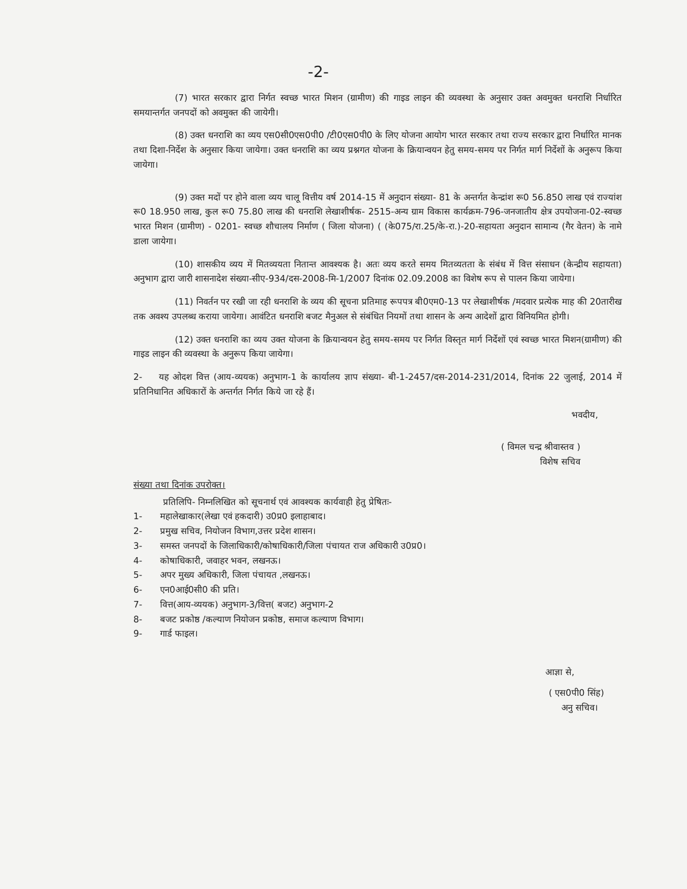-2-
(7) भारत सरकार द्वारा निर्गत स्वच्छ भारत मिशन (ग्रामीण) की गाइड लाइन की व्यवस्था के अनुसार उक्त अवमुक्त धनराशि निर्धारित समयान्तर्गत जनपदों को अवमुक्त की जायेगी।
(8) उक्त धनराशि का व्यय एस0सी0एस0पी0 /टी0एस0पी0 के लिए योजना आयोग भारत सरकार तथा राज्य सरकार द्वारा निर्धारित मानक तथा दिशा-निर्देश के अनुसार किया जायेगा। उक्त धनराशि का व्यय प्रश्नगत योजना के क्रियान्वयन हेतु समय-समय पर निर्गत मार्ग निर्देशों के अनुरूप किया जायेगा।
(9) उक्त मदों पर होने वाला व्यय चालू वित्तीय वर्ष 2014-15 में अनुदान संख्या- 81 के अन्तर्गत केन्द्रांश रू0 56.850 लाख एवं राज्यांश रू0 18.950 लाख, कुल रू0 75.80 लाख की धनराशि लेखाशीर्षक- 2515-अन्य ग्राम विकास कार्यक्रम-796-जनजातीय क्षेत्र उपयोजना-02-स्वच्छ भारत मिशन (ग्रामीण) - 0201- स्वच्छ शौचालय निर्माण ( जिला योजना) ( (के075/रा.25/के-रा.)-20-सहायता अनुदान सामान्य (गैर वेतन) के नामे डाला जायेगा।
(10) शासकीय व्यय में मितव्ययता नितान्त आवश्यक है। अतः व्यय करते समय मितव्यतता के संबंध में वित्त संसाधन (केन्द्रीय सहायता) अनुभाग द्वारा जारी शासनादेश संख्या-सीए-934/दस-2008-मि-1/2007 दिनांक 02.09.2008 का विशेष रूप से पालन किया जायेगा।
(11) निवर्तन पर रखी जा रही धनराशि के व्यय की सूचना प्रतिमाह रूपपत्र बी0एम0-13 पर लेखाशीर्षक /मदवार प्रत्येक माह की 20तारीख तक अवश्य उपलब्ध कराया जायेगा। आवंटित धनराशि बजट मैनुअल से संबंधित नियमों तथा शासन के अन्य आदेशों द्वारा विनियमित होगी।
(12) उक्त धनराशि का व्यय उक्त योजना के क्रियान्वयन हेतु समय-समय पर निर्गत विस्तृत मार्ग निर्देशों एवं स्वच्छ भारत मिशन(ग्रामीण) की गाइड लाइन की व्यवस्था के अनुरूप किया जायेगा।
2- यह ओदश वित्त (आय-व्ययक) अनुभाग-1 के कार्यालय ज्ञाप संख्या- बी-1-2457/दस-2014-231/2014, दिनांक 22 जुलाई, 2014 में प्रतिनिधानित अधिकारों के अन्तर्गत निर्गत किये जा रहे हैं।
भवदीय,
( विमल चन्द्र श्रीवास्तव )
विशेष सचिव
संख्या तथा दिनांक उपरोक्त।
प्रतिलिपि- निम्नलिखित को सूचनार्थ एवं आवश्यक कार्यवाही हेतु प्रेषितः-
1- महालेखाकार(लेखा एवं हकदारी) उ0प्र0 इलाहाबाद।
2- प्रमुख सचिव, नियोजन विभाग,उत्तर प्रदेश शासन।
3- समस्त जनपदों के जिलाधिकारी/कोषाधिकारी/जिला पंचायत राज अधिकारी उ0प्र0।
4- कोषाधिकारी, जवाहर भवन, लखनऊ।
5- अपर मुख्य अधिकारी, जिला पंचायत ,लखनऊ।
6- एन0आई0सी0 की प्रति।
7- वित्त(आय-व्ययक) अनुभाग-3/वित्त( बजट) अनुभाग-2
8- बजट प्रकोष्ठ /कल्याण नियोजन प्रकोष्ठ, समाज कल्याण विभाग।
9- गार्ड फाइल।
आज्ञा से,
( एस0पी0 सिंह)
अनु सचिव।